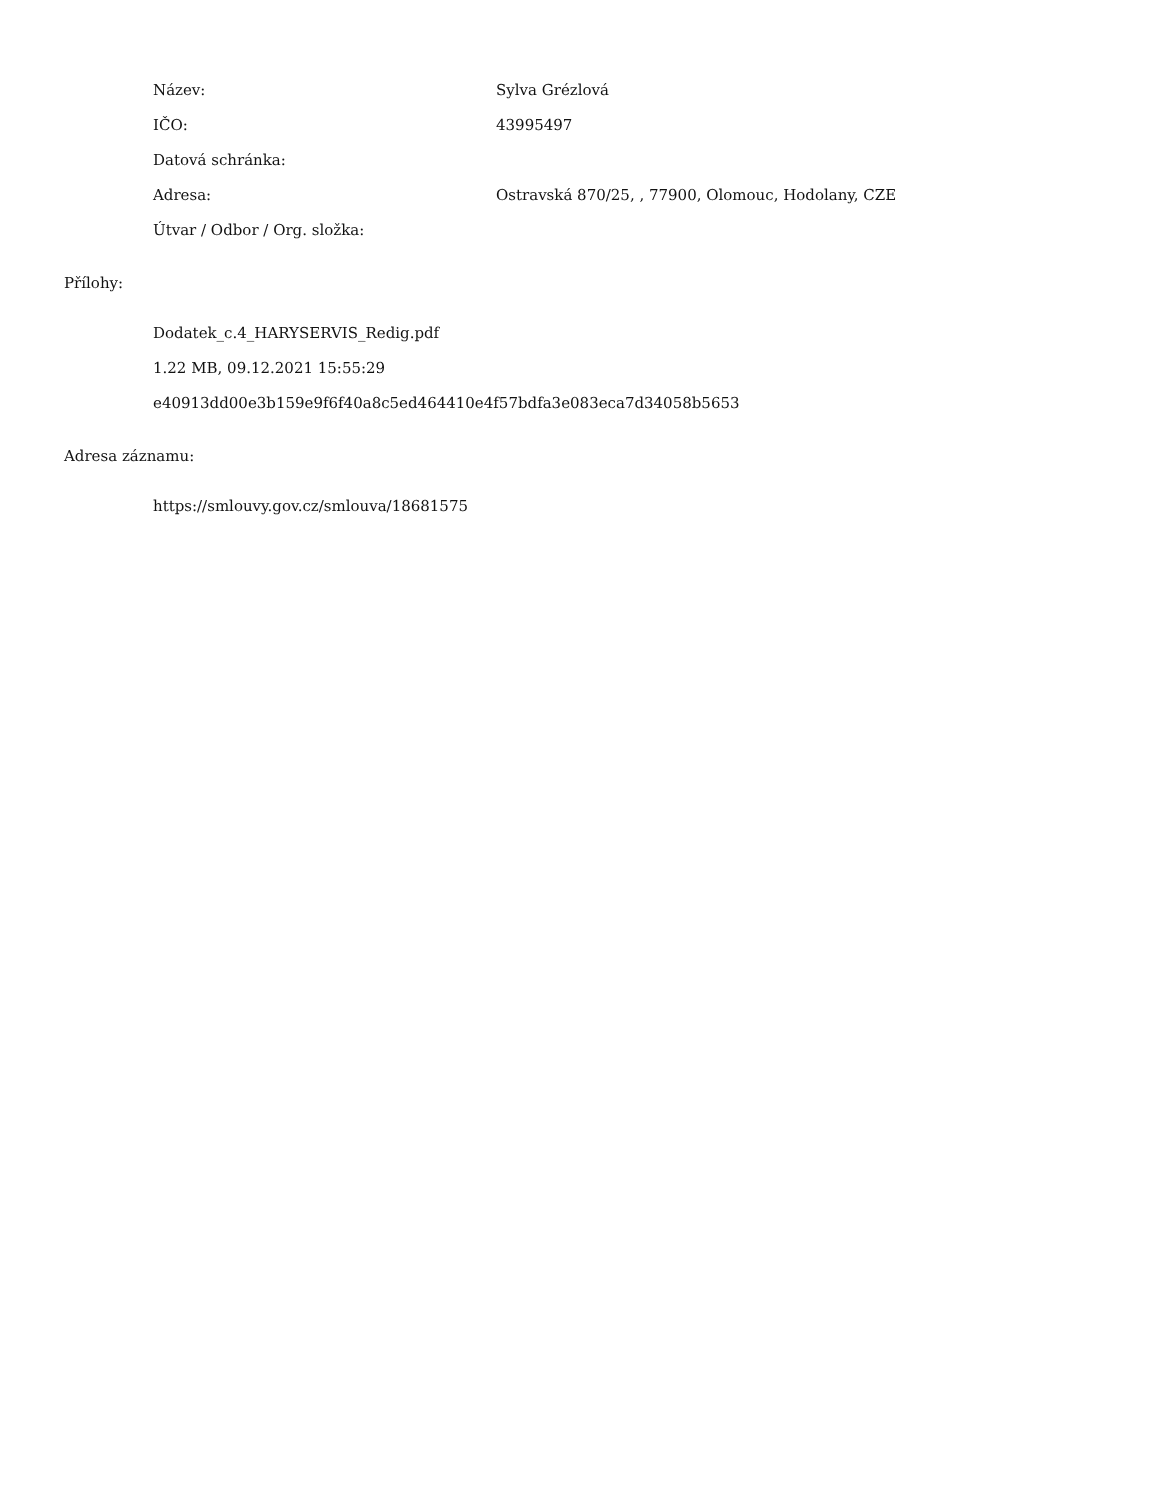Název: Sylva Grézlová
IČO: 43995497
Datová schránka:
Adresa:
Ostravská 870/25, , 77900, Olomouc, Hodolany, CZE
Útvar / Odbor / Org. složka:
Přílohy:
Dodatek_c.4_HARYSERVIS_Redig.pdf
1.22 MB, 09.12.2021 15:55:29
e40913dd00e3b159e9f6f40a8c5ed464410e4f57bdfa3e083eca7d34058b5653
Adresa záznamu:
https://smlouvy.gov.cz/smlouva/18681575